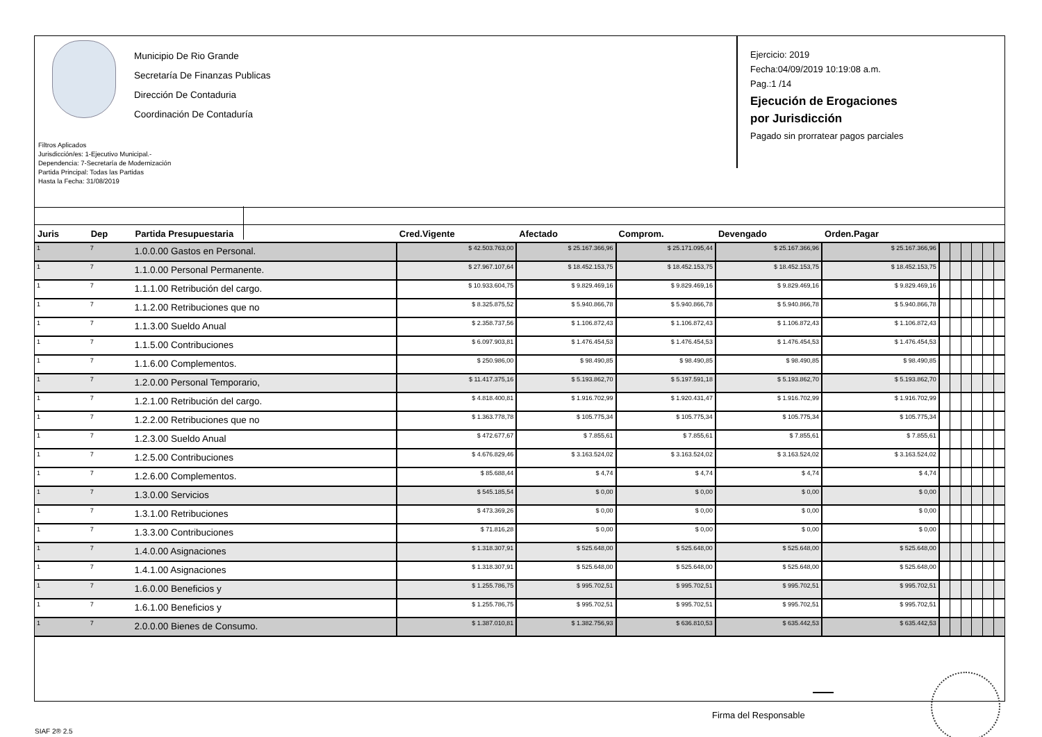Municipio De Rio Grande
Secretaría De Finanzas Publicas
Dirección De Contaduria
Coordinación De Contaduría
Filtros Aplicados
Jurisdicción/es: 1-Ejecutivo Municipal.-
Dependencia: 7-Secretaría de Modernización
Partida Principal: Todas las Partidas
Hasta la Fecha: 31/08/2019
Ejercicio: 2019
Fecha:04/09/2019 10:19:08 a.m.
Pag.:1 /14
Ejecución de Erogaciones
por Jurisdicción
Pagado sin prorratear pagos parciales
| Juris | Dep | Partida Presupuestaria | Cred.Vigente | Afectado | Comprom. | Devengado | Orden.Pagar | | | | | | |
| --- | --- | --- | --- | --- | --- | --- | --- | --- | --- | --- | --- | --- | --- |
| 1 | 7 | 1.0.0.00 Gastos en Personal. | $ 42.503.763,00 | $ 25.167.366,96 | $ 25.171.095,44 | $ 25.167.366,96 | $ 25.167.366,96 | | | | | | |
| 1 | 7 | 1.1.0.00 Personal Permanente. | $ 27.967.107,64 | $ 18.452.153,75 | $ 18.452.153,75 | $ 18.452.153,75 | $ 18.452.153,75 | | | | | | |
| 1 | 7 | 1.1.1.00 Retribución del cargo. | $ 10.933.604,75 | $ 9.829.469,16 | $ 9.829.469,16 | $ 9.829.469,16 | $ 9.829.469,16 | | | | | | |
| 1 | 7 | 1.1.2.00 Retribuciones que no | $ 8.325.875,52 | $ 5.940.866,78 | $ 5.940.866,78 | $ 5.940.866,78 | $ 5.940.866,78 | | | | | | |
| 1 | 7 | 1.1.3.00 Sueldo Anual | $ 2.358.737,56 | $ 1.106.872,43 | $ 1.106.872,43 | $ 1.106.872,43 | $ 1.106.872,43 | | | | | | |
| 1 | 7 | 1.1.5.00 Contribuciones | $ 6.097.903,81 | $ 1.476.454,53 | $ 1.476.454,53 | $ 1.476.454,53 | $ 1.476.454,53 | | | | | | |
| 1 | 7 | 1.1.6.00 Complementos. | $ 250.986,00 | $ 98.490,85 | $ 98.490,85 | $ 98.490,85 | $ 98.490,85 | | | | | | |
| 1 | 7 | 1.2.0.00 Personal Temporario, | $ 11.417.375,16 | $ 5.193.862,70 | $ 5.197.591,18 | $ 5.193.862,70 | $ 5.193.862,70 | | | | | | |
| 1 | 7 | 1.2.1.00 Retribución del cargo. | $ 4.818.400,81 | $ 1.916.702,99 | $ 1.920.431,47 | $ 1.916.702,99 | $ 1.916.702,99 | | | | | | |
| 1 | 7 | 1.2.2.00 Retribuciones que no | $ 1.363.778,78 | $ 105.775,34 | $ 105.775,34 | $ 105.775,34 | $ 105.775,34 | | | | | | |
| 1 | 7 | 1.2.3.00 Sueldo Anual | $ 472.677,67 | $ 7.855,61 | $ 7.855,61 | $ 7.855,61 | $ 7.855,61 | | | | | | |
| 1 | 7 | 1.2.5.00 Contribuciones | $ 4.676.829,46 | $ 3.163.524,02 | $ 3.163.524,02 | $ 3.163.524,02 | $ 3.163.524,02 | | | | | | |
| 1 | 7 | 1.2.6.00 Complementos. | $ 85.688,44 | $ 4,74 | $ 4,74 | $ 4,74 | $ 4,74 | | | | | | |
| 1 | 7 | 1.3.0.00 Servicios | $ 545.185,54 | $ 0,00 | $ 0,00 | $ 0,00 | $ 0,00 | | | | | | |
| 1 | 7 | 1.3.1.00 Retribuciones | $ 473.369,26 | $ 0,00 | $ 0,00 | $ 0,00 | $ 0,00 | | | | | | |
| 1 | 7 | 1.3.3.00 Contribuciones | $ 71.816,28 | $ 0,00 | $ 0,00 | $ 0,00 | $ 0,00 | | | | | | |
| 1 | 7 | 1.4.0.00 Asignaciones | $ 1.318.307,91 | $ 525.648,00 | $ 525.648,00 | $ 525.648,00 | $ 525.648,00 | | | | | | |
| 1 | 7 | 1.4.1.00 Asignaciones | $ 1.318.307,91 | $ 525.648,00 | $ 525.648,00 | $ 525.648,00 | $ 525.648,00 | | | | | | |
| 1 | 7 | 1.6.0.00 Beneficios y | $ 1.255.786,75 | $ 995.702,51 | $ 995.702,51 | $ 995.702,51 | $ 995.702,51 | | | | | | |
| 1 | 7 | 1.6.1.00 Beneficios y | $ 1.255.786,75 | $ 995.702,51 | $ 995.702,51 | $ 995.702,51 | $ 995.702,51 | | | | | | |
| 1 | 7 | 2.0.0.00 Bienes de Consumo. | $ 1.387.010,81 | $ 1.382.756,93 | $ 636.810,53 | $ 635.442,53 | $ 635.442,53 | | | | | | |
Firma del Responsable
SIAF 2® 2.5